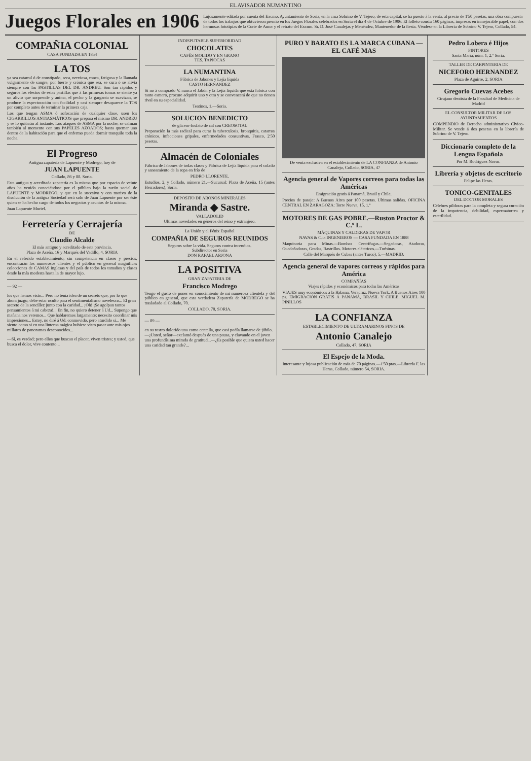EL AVISADOR NUMANTINO
Juegos Florales en 1906
Lujosamente editada por cuenta del Excmo. Ayuntamiento de Soria, en la casa Sobrino de V. Tejero, de esta capital, se ha puesto á la venta, al precio de 1'50 pesetas, una obra compuesta de todos los trabajos que obtuvieron premio en los Juegos Florales celebrados en Soria el día 4 de Octubre de 1906. El folleto consta 160 páginas, impresas en inmejorable papel, con dos hermosas fototipias de la Corte de Amor y el retrato del Excmo. Sr. D. José Canalejas y Menéndez, Mantenedor de la fiesta. Véndese en la Librería de Sobrino V. Tejero, Collado, 54.
COMPAÑIA COLONIAL
CASA FUNDADA EN 1854
LA TOS
ya sea catarral ó de constipado, seca, nerviosa, ronca, fatigosa y la llamada vulgarmente de sangre, por fuerte y crónica que sea, se cura ó se alivia siempre con las PASTILLAS DEL DR. ANDREU. Son tan rápidos y seguros los efectos de estas pastillas que á las primeras tomas se siente ya un alivio que sorprende y anima, el pecho y la garganta se suavizan, se produce la espectoración con facilidad y casi siempre desaparece la TOS por completo antes de terminar la primera caja.
Los que tengan ASMA ó sofocación de cualquier clase, usen los CIGARRILLOS ANTIASMÁTICOS que prepara el mismo DR. ANDREU y se lo quitarán al instante. Los ataques de ASMA por la noche, se calman también al momento con sus PAPELES AZOADOS; basta quemar uno dentro de la habitación para que el enfermo pueda dormir tranquilo toda la noche.
El Progreso
Antigua zapatería de Lapuente y Modrego, hoy de
JUAN LAPUENTE
Collado, 86 y 88. Soria.
Esta antigua y acreditada zapatería es la misma que por espacio de veinte años ha venido conociéndose por el público bajo la razón social de LAPUENTE y MODREGO, y que en lo sucesivo y con motivo de la disolución de la antigua Sociedad será solo de Juan Lapuente por ser éste quien se ha hecho cargo de todos los negocios y asuntos de la misma.
Juan Lapuente Muriel.
Ferretería y Cerrajería
DE
Claudio Alcalde
El más antiguo y acreditado de esta provincia.
Plaza de Aceña, 16 y Marqués del Vadillo, 4, SORIA
En el referido establecimiento, sin competencia en clases y precios, encontrarán los numerosos clientes y el público en general magníficas colecciones de CAMAS inglesas y del país de todos los tamaños y clases desde la más modesta hasta la de mayor lujo.
— 92 —
los que hemos visto... Pero no tenía idea de un secreto que, por lo que ahora juzgo, debe estar oculto para el sentimentalismo novelesco... El gran secreto de la sencillez junto con la caridad... ¡Oh! ¡Se agolpan tantos pensamientos á mi cabeza!... En fin, no quiero detener á Ud... Supongo que mañana nos veremos... Que hablaremos largamente; necesito coordinar mis impresiones... Estoy, no diré á Ud. conmovido, pero aturdido si... Me siento como si en una linterna mágica hubiese visto pasar ante mis ojos millares de panoramas desconocidos...
—Sí, es verdad; pero ellos que buscan el placer, viven tristes; y usted, que busca el dolor, vive contento...
INDISPUTABLE SUPERIORIDAD
CHOCOLATES
CAFÉS MOLIDO Y EN GRANO
TES, TAPIOCAS
LA NUMANTINA
Fábrica de Jabones y Lejía líquida
CASTO HERNANDEZ
Si no á comprado V. nunca el Jabón y la Lejía líquida que esta fabrica con tanto esmero, procure adquirir uno y otra y se convencerá de que no tienen rival en su especialidad.
Teatinos, 1.—Soria.
SOLUCION BENEDICTO
de glicero-fosfato de cal con CREOSOTAL
Preparación la más radical para curar la tuberculosis, bronquitis, catarros crónicos, infecciones gripales, enfermedades consuntivas. Frasco, 2'50 pesetas.
Almacén de Coloniales
Fábrica de Jabones de todas clases y Fábrica de Lejía líquida para el colado y saneamiento de la ropa en frío de
PEDRO LLORENTE.
Estudios, 2, y Collado, número 21.—Sucursal: Plaza de Aceña, 15 (antes Herradores), Soria.
DEPOSITO DE ABONOS MINERALES
Miranda ◆ Sastre.
VALLADOLID
Ultimas novedades en géneros del reino y extranjero.
La Unión y el Fénix Español
COMPAÑIA DE SEGUROS REUNIDOS
Seguros sobre la vida. Seguros contra incendios.
Subdirector en Soria
DON RAFAEL ARJONA
LA POSITIVA
GRAN ZAPATERIA DE
Francisco Modrego
Tengo el gusto de poner en conocimiento de mi numerosa clientela y del público en general, que esta verdadera Zapatería de MODREGO se ha trasladado al Collado, 70.
COLLADO, 70, SORIA.
— 89 —
en su rostro dolorido una como centella, que casi podía llamarse de júbilo. —¿Usted, señor—exclamó después de una pausa, y clavando en el joven una profundísima mirada de gratitud...—¿Es posible que quiera usted hacer una caridad tan grande?...
PURO Y BARATO ES LA MARCA CUBANA — EL CAFÉ MAS
De venta exclusiva en el establecimiento de LA CONFIANZA de Antonio Canalejo, Collado, SORIA, 47
Agencia general de Vapores correos para todas las Américas
Emigración gratis á Panamá, Brasil y Chile.
Precios de pasaje: A Buenos Aires por 100 pesetas. Ultimas salidas. OFICINA CENTRAL EN ZARAGOZA: Torre Nueva, 15, 1.º
MOTORES DE GAS POBRE.—Ruston Proctor & C.º L.
MÁQUINAS Y CALDERAS DE VAPOR
NAVAS & C.ia INGENIEROS — CASA FUNDADA EN 1888
Maquinaria para Minas.—Bombas Centrífugas.—Segadoras, Atadoras, Guadañadoras, Gradas, Rastrillos. Motores eléctricos.—Turbinas.
Calle del Marqués de Cubas (antes Turco), 5.—MADRID.
Agencia general de vapores correos y rápidos para América
COMPAÑÍAS
Viajes rápidos y económicos para todas las Américas
VIAJES muy económicos á la Habana, Veracruz, Nueva York. A Buenos Aires 100 ps. EMIGRACIÓN GRATIS Á PANAMÁ, BRASIL Y CHILE. MIGUEL M. PINILLOS
LA CONFIANZA
ESTABLECIMIENTO DE ULTRAMARINOS FINOS DE
Antonio Canalejo
Collado, 47, SORIA
El Espejo de la Moda.
Interesante y lujosa publicación de más de 70 páginas.—1'50 ptas.—Librería F. las Heras, Collado, número 54, SORIA.
Pedro Lobera é Hijos
PINTORES
Santa María, núm. 1, 2.º Soria.
TALLER DE CARPINTERIA DE
NICEFORO HERNANDEZ
Plaza de Aguirre, 2, SORIA
Gregorio Cuevas Acebes
Cirujano dentista de la Facultad de Medicina de Madrid
EL CONSULTOR MILITAR DE LOS AYUNTAMIENTOS
COMPENDIO de Derecho administrativo Cívico-Militar. Se vende á dos pesetas en la librería de Sobrino de V. Tejero.
Diccionario completo de la Lengua Española
Por M. Rodríguez Navas.
Librería y objetos de escritorio
Felipe las Heras.
TONICO-GENITALES
DEL DOCTOR MORALES
Célebres píldoras para la completa y segura curación de la impotencia, debilidad, espermatorrea y esterilidad.